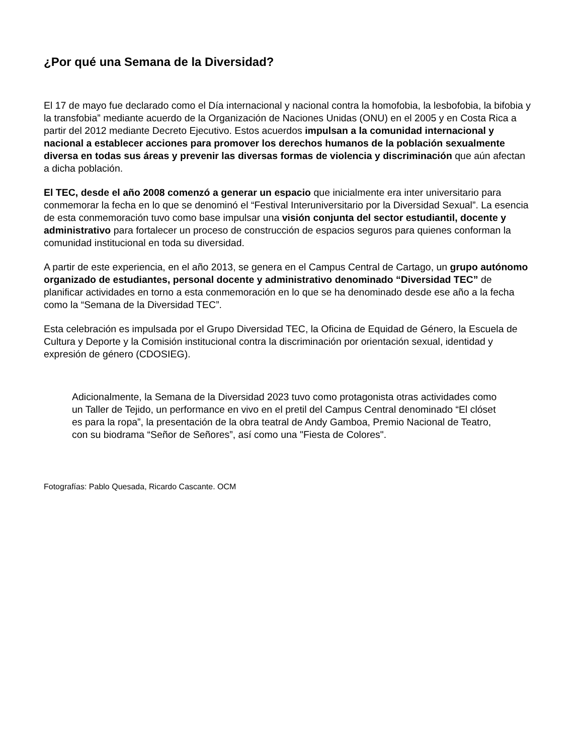¿Por qué una Semana de la Diversidad?
El 17 de mayo fue declarado como el Día internacional y nacional contra la homofobia, la lesbofobia, la bifobia y la transfobia” mediante acuerdo de la Organización de Naciones Unidas (ONU) en el 2005 y en Costa Rica a partir del 2012 mediante Decreto Ejecutivo. Estos acuerdos impulsan a la comunidad internacional y nacional a establecer acciones para promover los derechos humanos de la población sexualmente diversa en todas sus áreas y prevenir las diversas formas de violencia y discriminación que aún afectan a dicha población.
El TEC, desde el año 2008 comenzó a generar un espacio que inicialmente era inter universitario para conmemorar la fecha en lo que se denominó el “Festival Interuniversitario por la Diversidad Sexual”. La esencia de esta conmemoración tuvo como base impulsar una visión conjunta del sector estudiantil, docente y administrativo para fortalecer un proceso de construcción de espacios seguros para quienes conforman la comunidad institucional en toda su diversidad.
A partir de este experiencia, en el año 2013, se genera en el Campus Central de Cartago, un grupo autónomo organizado de estudiantes, personal docente y administrativo denominado “Diversidad TEC” de planificar actividades en torno a esta conmemoración en lo que se ha denominado desde ese año a la fecha como la “Semana de la Diversidad TEC”.
Esta celebración es impulsada por el Grupo Diversidad TEC, la Oficina de Equidad de Género, la Escuela de Cultura y Deporte y la Comisión institucional contra la discriminación por orientación sexual, identidad y expresión de género (CDOSIEG).
Adicionalmente, la Semana de la Diversidad 2023 tuvo como protagonista otras actividades como un Taller de Tejido, un performance en vivo en el pretil del Campus Central denominado “El clóset es para la ropa”, la presentación de la obra teatral de Andy Gamboa, Premio Nacional de Teatro, con su biodrama “Señor de Señores”, así como una "Fiesta de Colores".
Fotografías: Pablo Quesada, Ricardo Cascante. OCM